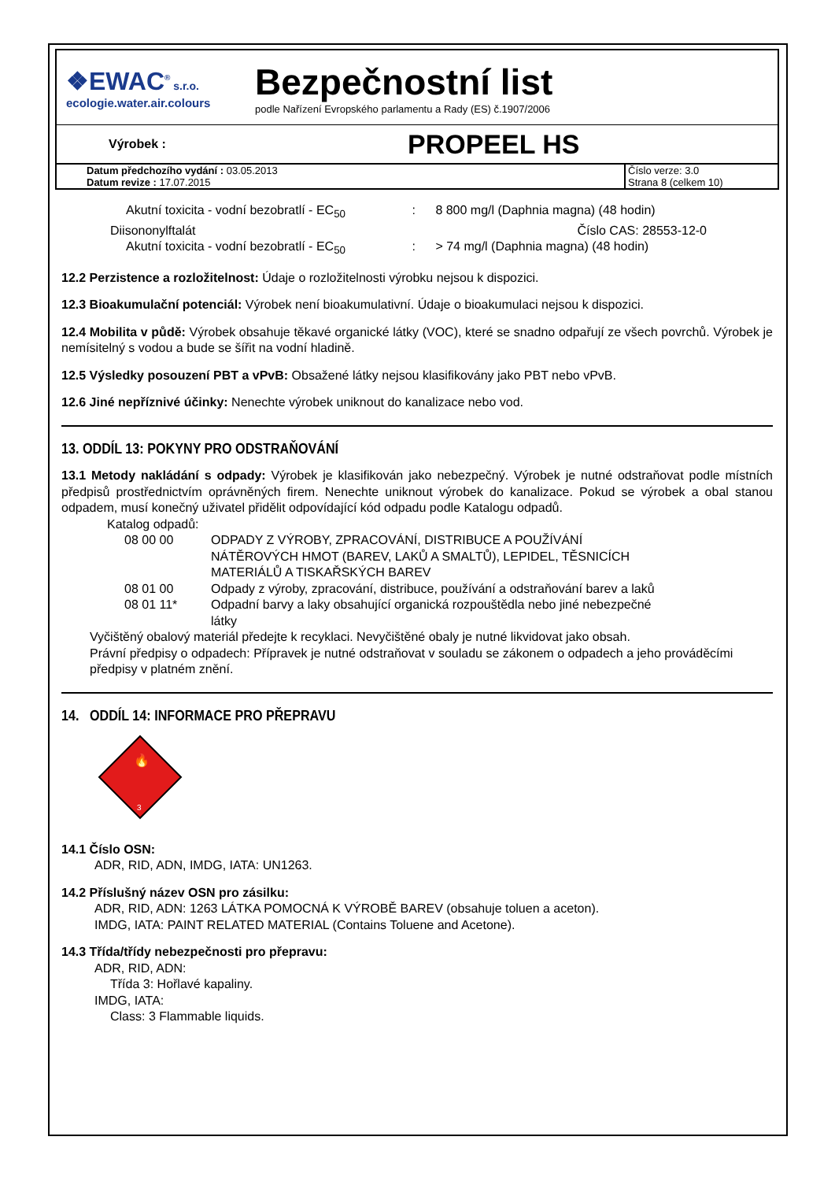❖EWAC<sup>®</sup> s.r.o.
ecologie.water.air.colours
Bezpečnostní list
podle Nařízení Evropského parlamentu a Rady (ES) č.1907/2006
Výrobek :
PROPEEL HS
Datum předchozího vydání : 03.05.2013
Datum revize : 17.07.2015
Číslo verze: 3.0
Strana 8 (celkem 10)
| Akutní toxicita - vodní bezobratlí - EC<sub>50</sub> | : | 8 800 mg/l (Daphnia magna) (48 hodin) |
| Diisononylftalát | | Číslo CAS: 28553-12-0 |
| Akutní toxicita - vodní bezobratlí - EC<sub>50</sub> | : | > 74 mg/l (Daphnia magna) (48 hodin) |
12.2 Perzistence a rozložitelnost: Údaje o rozložitelnosti výrobku nejsou k dispozici.
12.3 Bioakumulační potenciál: Výrobek není bioakumulativní. Údaje o bioakumulaci nejsou k dispozici.
12.4 Mobilita v půdě: Výrobek obsahuje těkavé organické látky (VOC), které se snadno odpařují ze všech povrchů. Výrobek je nemísitelný s vodou a bude se šířit na vodní hladině.
12.5 Výsledky posouzení PBT a vPvB: Obsažené látky nejsou klasifikovány jako PBT nebo vPvB.
12.6 Jiné nepříznivé účinky: Nenechte výrobek uniknout do kanalizace nebo vod.
13. ODDÍL 13: POKYNY PRO ODSTRAŇOVÁNÍ
13.1 Metody nakládání s odpady: Výrobek je klasifikován jako nebezpečný. Výrobek je nutné odstraňovat podle místních předpisů prostřednictvím oprávněných firem. Nenechte uniknout výrobek do kanalizace. Pokud se výrobek a obal stanou odpadem, musí konečný uživatel přidělit odpovídající kód odpadu podle Katalogu odpadů.
Katalog odpadů:
| 08 00 00 | ODPADY Z VÝROBY, ZPRACOVÁNÍ, DISTRIBUCE A POUŽÍVÁNÍ NÁTĚROVÝCH HMOT (BAREV, LAKŮ A SMALTŮ), LEPIDEL, TĚSNICÍCH MATERIÁLŮ A TISKAŘSKÝCH BAREV |
| 08 01 00 | Odpady z výroby, zpracování, distribuce, používání a odstraňování barev a laků |
| 08 01 11* | Odpadní barvy a laky obsahující organická rozpouštědla nebo jiné nebezpečné látky |
Vyčištěný obalový materiál předejte k recyklaci. Nevyčištěné obaly je nutné likvidovat jako obsah.
Právní předpisy o odpadech: Přípravek je nutné odstraňovat v souladu se zákonem o odpadech a jeho prováděcími předpisy v platném znění.
14. ODDÍL 14: INFORMACE PRO PŘEPRAVU
3
🔥
14.1 Číslo OSN:
ADR, RID, ADN, IMDG, IATA: UN1263.
14.2 Příslušný název OSN pro zásilku:
ADR, RID, ADN: 1263 LÁTKA POMOCNÁ K VÝROBĚ BAREV (obsahuje toluen a aceton).
IMDG, IATA: PAINT RELATED MATERIAL (Contains Toluene and Acetone).
14.3 Třída/třídy nebezpečnosti pro přepravu:
ADR, RID, ADN:
Třída 3: Hořlavé kapaliny.
IMDG, IATA:
Class: 3 Flammable liquids.